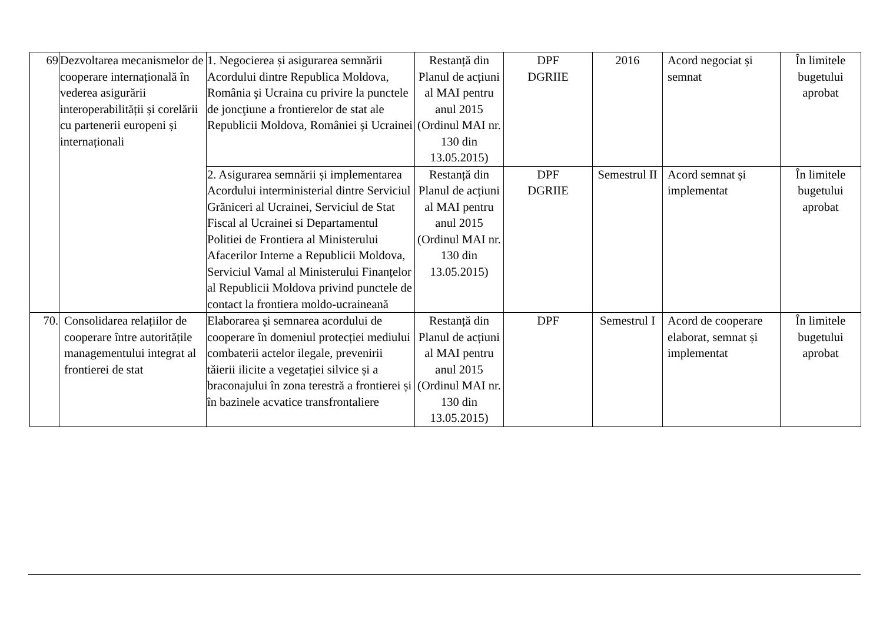| 69 | Dezvoltarea mecanismelor de cooperare internațională în vederea asigurării interoperabilității și corelării cu partenerii europeni și internaționali | 1. Negocierea și asigurarea semnării Acordului dintre Republica Moldova, România şi Ucraina cu privire la punctele de joncţiune a frontierelor de stat ale Republicii Moldova, României şi Ucrainei | Restanță din Planul de acțiuni al MAI pentru anul 2015 (Ordinul MAI nr. 130 din 13.05.2015) | DPF DGRIIE | 2016 | Acord negociat și semnat | În limitele bugetului aprobat |
| | | 2. Asigurarea semnării și implementarea Acordului interministerial dintre Serviciul Grăniceri al Ucrainei, Serviciul de Stat Fiscal al Ucrainei si Departamentul Politiei de Frontiera al Ministerului Afacerilor Interne a Republicii Moldova, Serviciul Vamal al Ministerului Finanțelor al Republicii Moldova privind punctele de contact la frontiera moldo-ucraineană | Restanță din Planul de acțiuni al MAI pentru anul 2015 (Ordinul MAI nr. 130 din 13.05.2015) | DPF DGRIIE | Semestrul II | Acord semnat și implementat | În limitele bugetului aprobat |
| 70. | Consolidarea relațiilor de cooperare între autoritățile managementului integrat al frontierei de stat | Elaborarea și semnarea acordului de cooperare în domeniul protecției mediului combaterii actelor ilegale, prevenirii tăierii ilicite a vegetației silvice și a braconajului în zona terestră a frontierei și în bazinele acvatice transfrontaliere | Restanță din Planul de acțiuni al MAI pentru anul 2015 (Ordinul MAI nr. 130 din 13.05.2015) | DPF | Semestrul I | Acord de cooperare elaborat, semnat și implementat | În limitele bugetului aprobat |